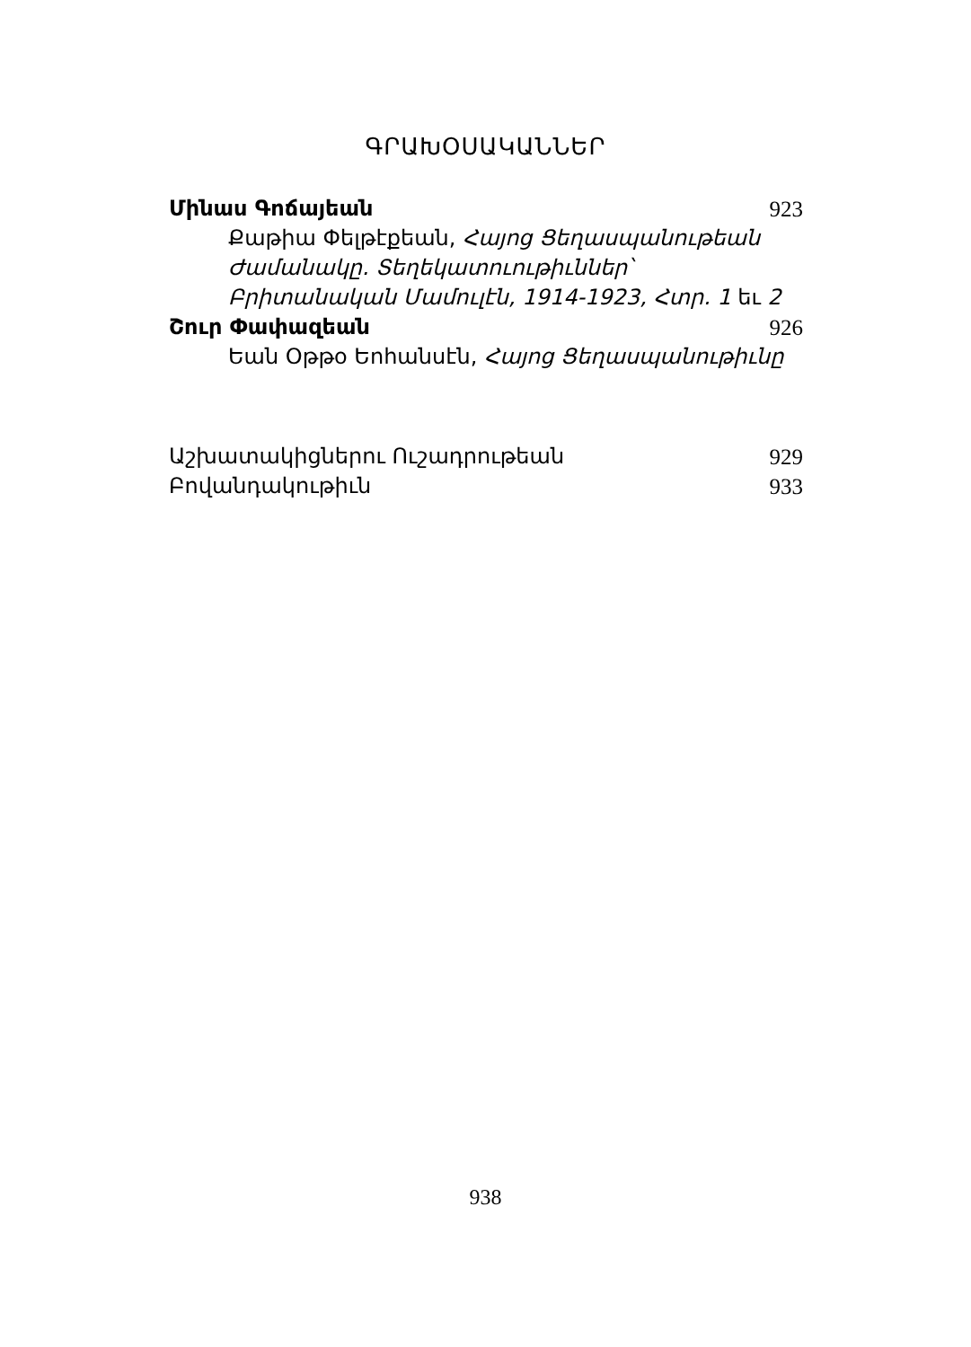ԳՐԱԽՕՍԱԿԱՆՆԵՐ
Մինաս Գոճայեան 923
Քաթիա Փելթէքեան, Հայոց Ցեղասպանութեան Ժամանակը. Տեղեկատուութիւններ՝ Բրիտանական Մամուլէն, 1914-1923, Հտր. 1 եւ 2
Շուր Փափազեան 926
Եան Օթթօ Եոհանսէն, Հայոց Ցեղասպանութիւնը
Աշխատակիցներու Ուշադրութեան 929
Բովանդակութիւն 933
938